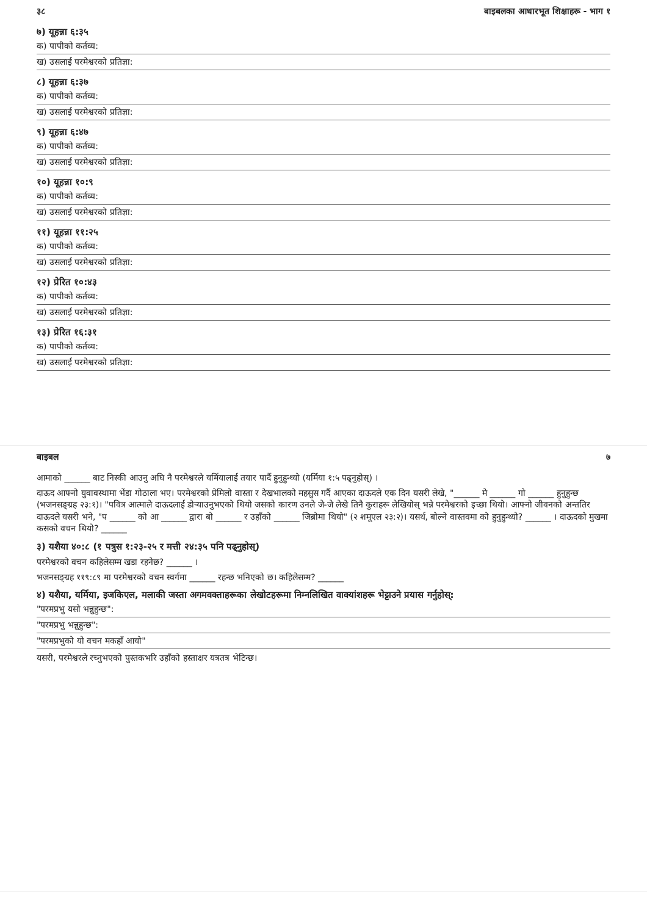३८ बाइबलका आधारभूत शिक्षाहरू - भाग १
७) यूहन्ना ६:३५
क) पापीको कर्तव्य:
ख) उसलाई परमेश्वरको प्रतिज्ञा:
८) यूहन्ना ६:३७
क) पापीको कर्तव्य:
ख) उसलाई परमेश्वरको प्रतिज्ञा:
९) यूहन्ना ६:४७
क) पापीको कर्तव्य:
ख) उसलाई परमेश्वरको प्रतिज्ञा:
१०) यूहन्ना १०:९
क) पापीको कर्तव्य:
ख) उसलाई परमेश्वरको प्रतिज्ञा:
११) यूहन्ना ११:२५
क) पापीको कर्तव्य:
ख) उसलाई परमेश्वरको प्रतिज्ञा:
१२) प्रेरित १०:४३
क) पापीको कर्तव्य:
ख) उसलाई परमेश्वरको प्रतिज्ञा:
१३) प्रेरित १६:३१
क) पापीको कर्तव्य:
ख) उसलाई परमेश्वरको प्रतिज्ञा:
बाइबल ७
आमाको ______ बाट निस्की आउनु अघि नै परमेश्वरले यर्मियालाई तयार पार्दै हुनुहुन्थ्यो (यर्मिया १:५ पढ्नुहोस्) ।
दाऊद आफ्नो युवावस्थामा भेंडा गोठाला भए। परमेश्वरको प्रेमिलो वास्ता र देखभालको महसुस गर्दै आएका दाऊदले एक दिन यसरी लेखे, "______ मे ______ गो ______ हुनुहुन्छ (भजनसङ्ग्रह २३:१)। "पवित्र आत्माले दाऊदलाई डोऱ्याउनुभएको थियो जसको कारण उनले जे-जे लेखे तिनै कुराहरू लेखियोस् भन्ने परमेश्वरको इच्छा थियो। आफ्नो जीवनको अन्ततिर दाऊदले यसरी भने, "प ______ को आ ______ द्वारा बो ______ र उहाँको ______ जिब्रोमा थियो" (२ शमूएल २३:२)। यसर्थ, बोल्ने वास्तवमा को हुनुहुन्थ्यो? ______ । दाऊदको मुखमा कसको वचन थियो? ______
३) यशैया ४०:८ (१ पत्रुस १:२३-२५ र मत्ती २४:३५ पनि पढ्नुहोस्)
परमेश्वरको वचन कहिलेसम्म खडा रहनेछ? ______ ।
भजनसङ्ग्रह ११९:८९ मा परमेश्वरको वचन स्वर्गमा ______ रहन्छ भनिएको छ। कहिलेसम्म? ______
४) यशैया, यर्मिया, इजकिएल, मलाकी जस्ता अगमवक्ताहरूका लेखोटहरूमा निम्नलिखित वाक्यांशहरू भेट्टाउने प्रयास गर्नुहोस्:
"परमप्रभु यसो भन्नुहुन्छ":
"परमप्रभु भन्नुहुन्छ":
"परमप्रभुको यो वचन मकहाँ आयो"
यसरी, परमेश्वरले रच्नुभएको पुस्तकभरि उहाँको हस्ताक्षर यत्रतत्र भेटिन्छ।